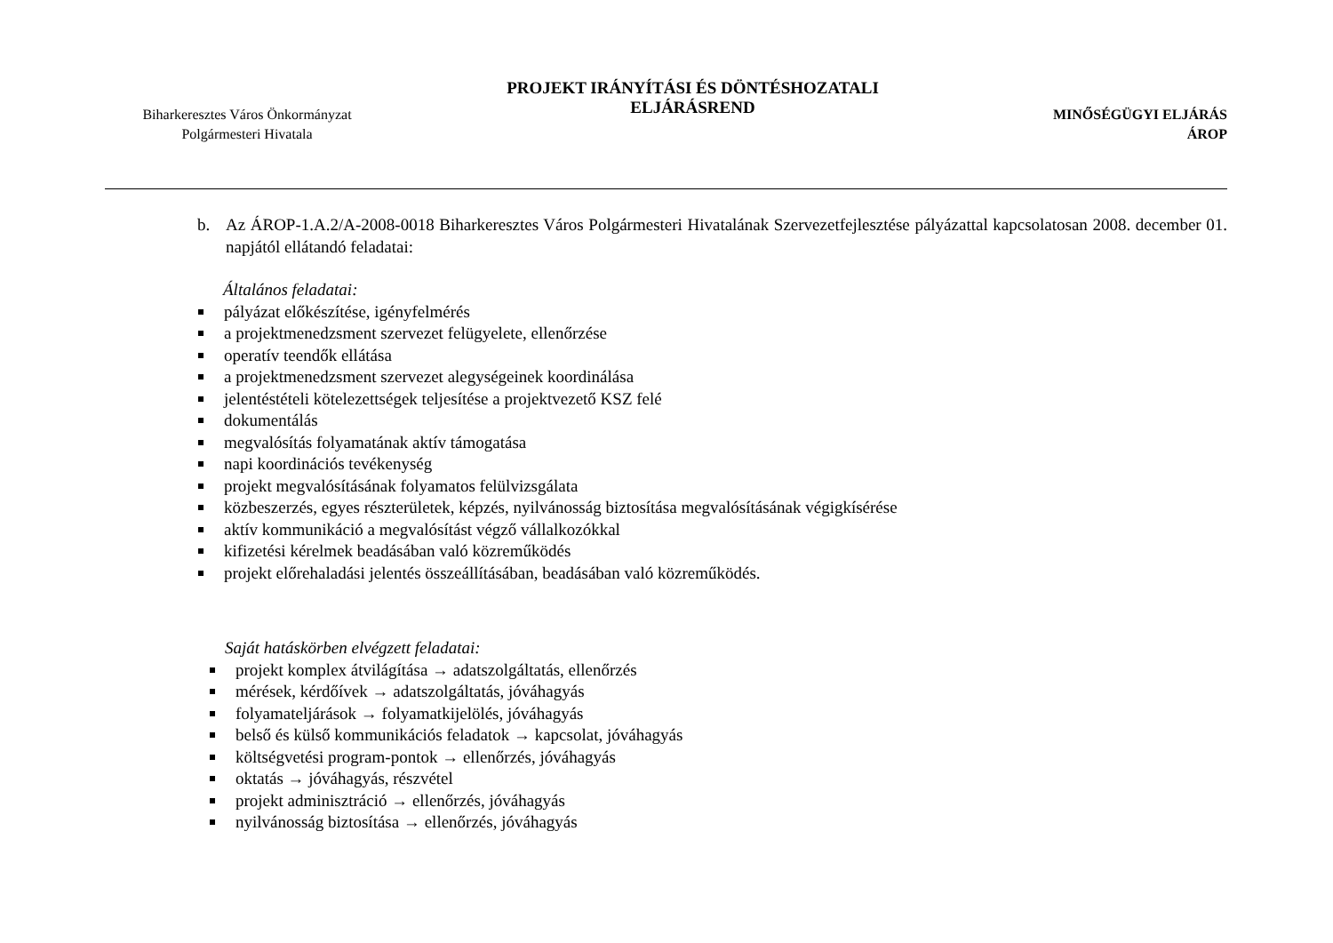Biharkeresztes Város Önkormányzat
Polgármesteri Hivatala
PROJEKT IRÁNYÍTÁSI ÉS DÖNTÉSHOZATALI
ELJÁRÁSREND
MINŐSÉGÜGYI ELJÁRÁS
ÁROP
b. Az ÁROP-1.A.2/A-2008-0018 Biharkeresztes Város Polgármesteri Hivatalának Szervezetfejlesztése pályázattal kapcsolatosan 2008. december 01. napjától ellátandó feladatai:
Általános feladatai:
pályázat előkészítése, igényfelmérés
a projektmenedzsment szervezet felügyelete, ellenőrzése
operatív teendők ellátása
a projektmenedzsment szervezet alegységeinek koordinálása
jelentéstételi kötelezettségek teljesítése a projektvezető KSZ felé
dokumentálás
megvalósítás folyamatának aktív támogatása
napi koordinációs tevékenység
projekt megvalósításának folyamatos felülvizsgálata
közbeszerzés, egyes részterületek, képzés, nyilvánosság biztosítása megvalósításának végigkísérése
aktív kommunikáció a megvalósítást végző vállalkozókkal
kifizetési kérelmek beadásában való közreműködés
projekt előrehaladási jelentés összeállításában, beadásában való közreműködés.
Saját hatáskörben elvégzett feladatai:
projekt komplex átvilágítása → adatszolgáltatás, ellenőrzés
mérések, kérdőívek → adatszolgáltatás, jóváhagyás
folyamateljárások → folyamatkijelölés, jóváhagyás
belső és külső kommunikációs feladatok → kapcsolat, jóváhagyás
költségvetési program-pontok → ellenőrzés, jóváhagyás
oktatás → jóváhagyás, részvétel
projekt adminisztráció → ellenőrzés, jóváhagyás
nyilvánosság biztosítása → ellenőrzés, jóváhagyás